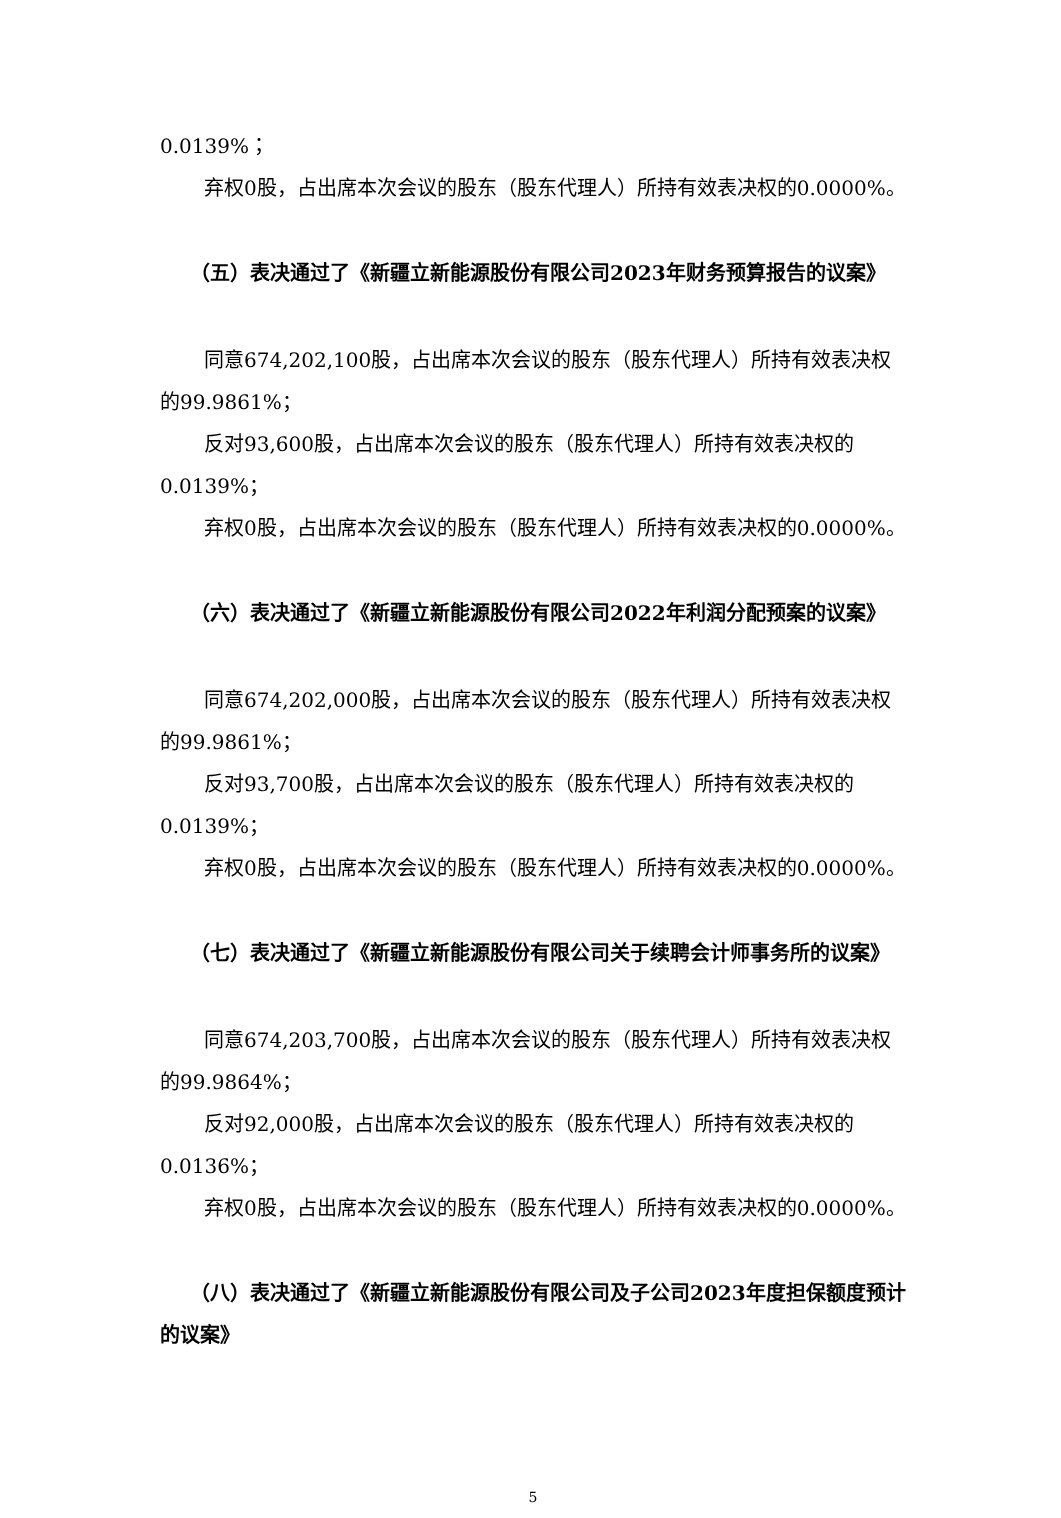0.0139%；
弃权0股，占出席本次会议的股东（股东代理人）所持有效表决权的0.0000%。
（五）表决通过了《新疆立新能源股份有限公司2023年财务预算报告的议案》
同意674,202,100股，占出席本次会议的股东（股东代理人）所持有效表决权的99.9861%；
反对93,600股，占出席本次会议的股东（股东代理人）所持有效表决权的0.0139%；
弃权0股，占出席本次会议的股东（股东代理人）所持有效表决权的0.0000%。
（六）表决通过了《新疆立新能源股份有限公司2022年利润分配预案的议案》
同意674,202,000股，占出席本次会议的股东（股东代理人）所持有效表决权的99.9861%；
反对93,700股，占出席本次会议的股东（股东代理人）所持有效表决权的0.0139%；
弃权0股，占出席本次会议的股东（股东代理人）所持有效表决权的0.0000%。
（七）表决通过了《新疆立新能源股份有限公司关于续聘会计师事务所的议案》
同意674,203,700股，占出席本次会议的股东（股东代理人）所持有效表决权的99.9864%；
反对92,000股，占出席本次会议的股东（股东代理人）所持有效表决权的0.0136%；
弃权0股，占出席本次会议的股东（股东代理人）所持有效表决权的0.0000%。
（八）表决通过了《新疆立新能源股份有限公司及子公司2023年度担保额度预计的议案》
5